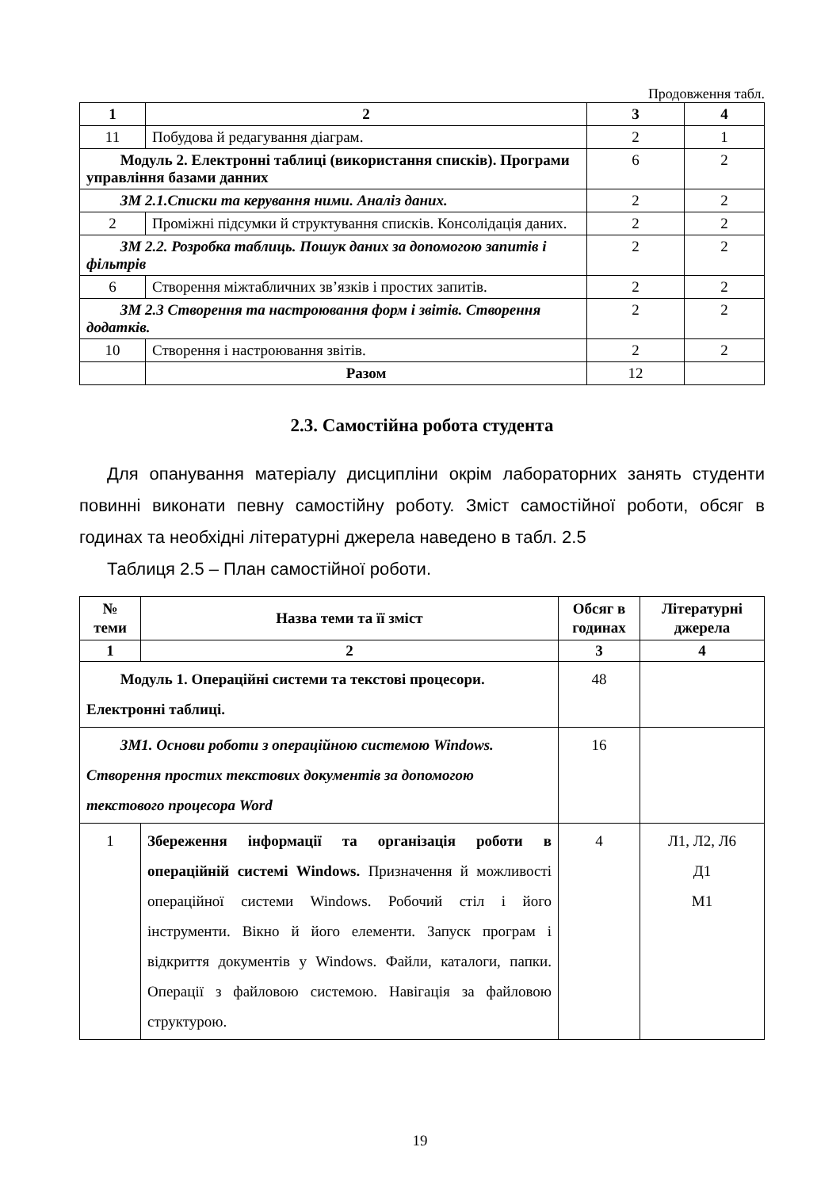Продовження табл.
| 1 | 2 | 3 | 4 |
| --- | --- | --- | --- |
| 11 | Побудова й редагування діаграм. | 2 | 1 |
| Модуль 2. Електронні таблиці (використання списків). Програми управління базами данних | | 6 | 2 |
| ЗМ 2.1.Списки та керування ними. Аналіз даних. | | 2 | 2 |
| 2 | Проміжні підсумки й структування списків. Консолідація даних. | 2 | 2 |
| ЗМ 2.2. Розробка таблиць. Пошук даних за допомогою запитів і фільтрів | | 2 | 2 |
| 6 | Створення міжтабличних зв’язків і простих запитів. | 2 | 2 |
| ЗМ 2.3 Створення та настроювання форм і звітів. Створення додатків. | | 2 | 2 |
| 10 | Створення і настроювання звітів. | 2 | 2 |
| | Разом | 12 | |
2.3. Самостійна робота студента
Для опанування матеріалу дисципліни окрім лабораторних занять студенти повинні виконати певну самостійну роботу. Зміст самостійної роботи, обсяг в годинах та необхідні літературні джерела наведено в табл. 2.5
Таблиця 2.5 – План самостійної роботи.
| № теми | Назва теми та її зміст | Обсяг в годинах | Літературні джерела |
| --- | --- | --- | --- |
| 1 | 2 | 3 | 4 |
| Модуль 1. Операційні системи та текстові процесори. Електронні таблиці. | | 48 | |
| ЗМ1. Основи роботи з операційною системою Windows. Створення простих текстових документів за допомогою текстового процесора Word | | 16 | |
| 1 | Збереження інформації та організація роботи в операційній системі Windows. Призначення й можливості операційної системи Windows. Робочий стіл і його інструменти. Вікно й його елементи. Запуск програм і відкриття документів у Windows. Файли, каталоги, папки. Операції з файловою системою. Навігація за файловою структурою. | 4 | Л1, Л2, Л6 Д1 М1 |
19